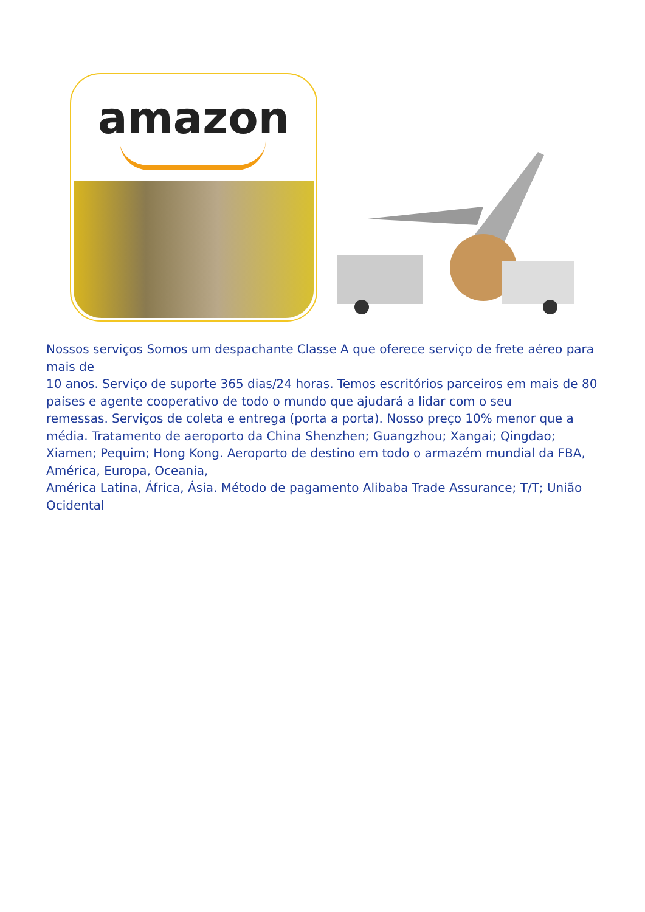amazon
Nossos serviços Somos um despachante Classe A que oferece serviço de frete aéreo para mais de
10 anos. Serviço de suporte 365 dias/24 horas. Temos escritórios parceiros em mais de 80 países e agente cooperativo de todo o mundo que ajudará a lidar com o seu
remessas. Serviços de coleta e entrega (porta a porta). Nosso preço 10% menor que a média. Tratamento de aeroporto da China Shenzhen; Guangzhou; Xangai; Qingdao; Xiamen; Pequim; Hong Kong. Aeroporto de destino em todo o armazém mundial da FBA, América, Europa, Oceania,
América Latina, África, Ásia. Método de pagamento Alibaba Trade Assurance; T/T; União Ocidental